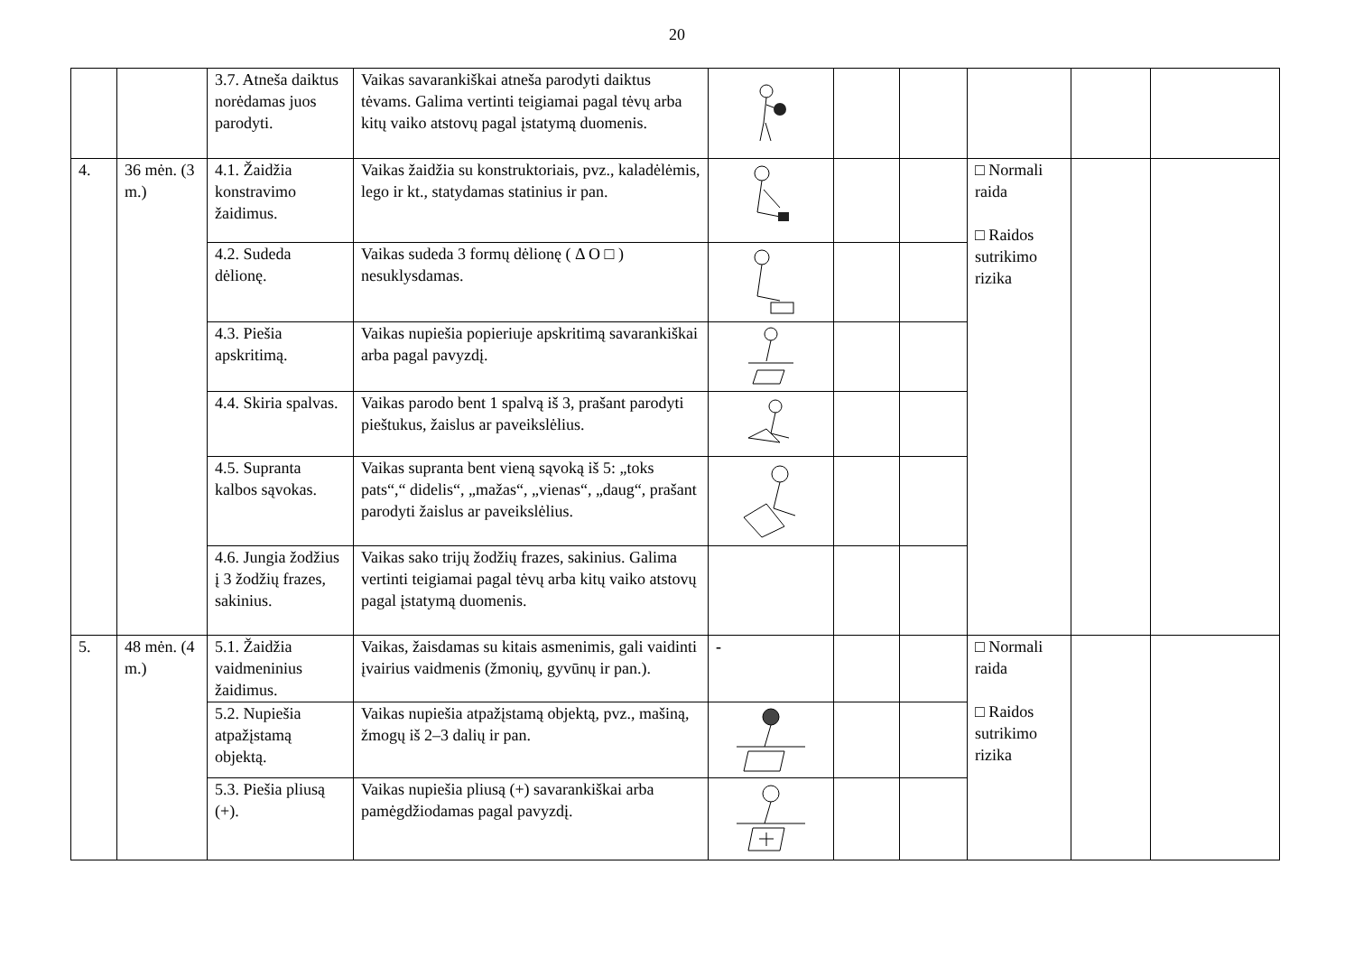20
| | | 3.7. Atneša daiktus norėdamas juos parodyti. | Vaikas savarankiškai atneša parodyti daiktus tėvams. Galima vertinti teigiamai pagal tėvų arba kitų vaiko atstovų pagal įstatymą duomenis. | | | | | | |
| 4. | 36 mėn. (3 m.) | 4.1. Žaidžia konstravimo žaidimus. | Vaikas žaidžia su konstruktoriais, pvz., kaladėlėmis, lego ir kt., statydamas statinius ir pan. | | | | □ Normali raida □ Raidos sutrikimo rizika | | |
| | | 4.2. Sudeda dėlionę. | Vaikas sudeda 3 formų dėlionę ( Δ O □ ) nesuklysdamas. | | | | | | |
| | | 4.3. Piešia apskritimą. | Vaikas nupiešia popieriuje apskritimą savarankiškai arba pagal pavyzdį. | | | | | | |
| | | 4.4. Skiria spalvas. | Vaikas parodo bent 1 spalvą iš 3, prašant parodyti pieštukus, žaislus ar paveikslėlius. | | | | | | |
| | | 4.5. Supranta kalbos sąvokas. | Vaikas supranta bent vieną sąvoką iš 5: „toks pats“,“ didelis“, „mažas“, „vienas“, „daug“, prašant parodyti žaislus ar paveikslėlius. | | | | | | |
| | | 4.6. Jungia žodžius į 3 žodžių frazes, sakinius. | Vaikas sako trijų žodžių frazes, sakinius. Galima vertinti teigiamai pagal tėvų arba kitų vaiko atstovų pagal įstatymą duomenis. | | | | | | |
| 5. | 48 mėn. (4 m.) | 5.1. Žaidžia vaidmeninius žaidimus. | Vaikas, žaisdamas su kitais asmenimis, gali vaidinti įvairius vaidmenis (žmonių, gyvūnų ir pan.). | - | | | □ Normali raida □ Raidos sutrikimo rizika | | |
| | | 5.2. Nupiešia atpažįstamą objektą. | Vaikas nupiešia atpažįstamą objektą, pvz., mašiną, žmogų iš 2–3 dalių ir pan. | | | | | | |
| | | 5.3. Piešia pliusą (+). | Vaikas nupiešia pliusą (+) savarankiškai arba pamėgdžiodamas pagal pavyzdį. | | | | | | |